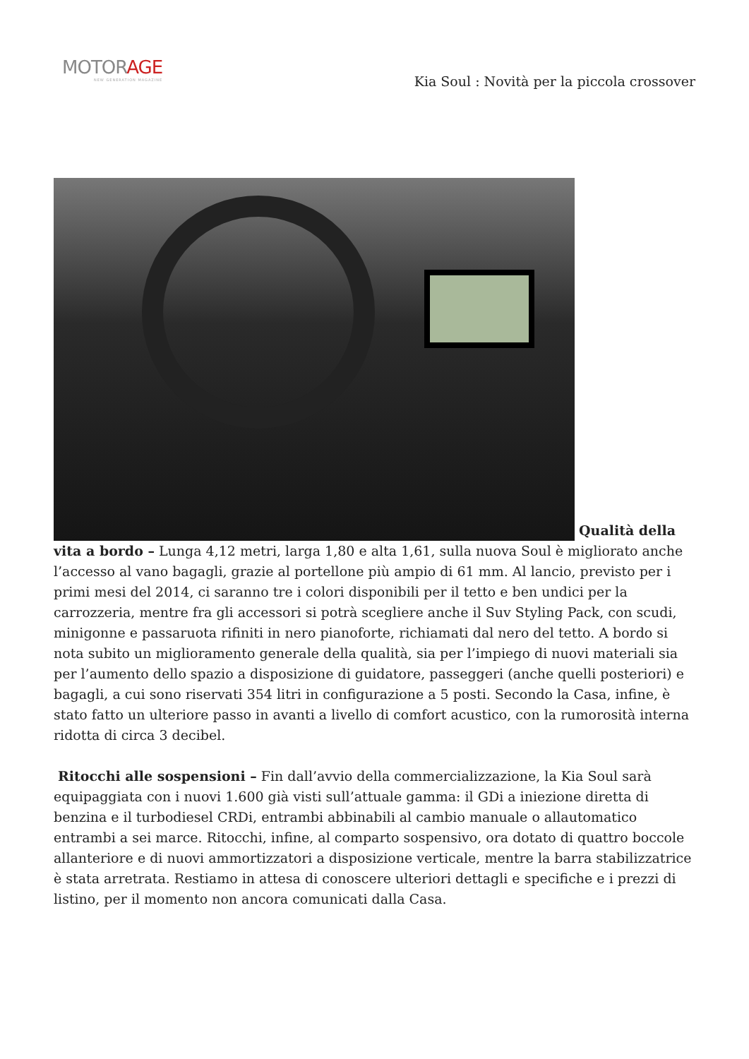MOTORAGE
NEW GENERATION MAGAZINE
Kia Soul : Novità per la piccola crossover
Qualità della vita a bordo – Lunga 4,12 metri, larga 1,80 e alta 1,61, sulla nuova Soul è migliorato anche l’accesso al vano bagagli, grazie al portellone più ampio di 61 mm. Al lancio, previsto per i primi mesi del 2014, ci saranno tre i colori disponibili per il tetto e ben undici per la carrozzeria, mentre fra gli accessori si potrà scegliere anche il Suv Styling Pack, con scudi, minigonne e passaruota rifiniti in nero pianoforte, richiamati dal nero del tetto. A bordo si nota subito un miglioramento generale della qualità, sia per l’impiego di nuovi materiali sia per l’aumento dello spazio a disposizione di guidatore, passeggeri (anche quelli posteriori) e bagagli, a cui sono riservati 354 litri in configurazione a 5 posti. Secondo la Casa, infine, è stato fatto un ulteriore passo in avanti a livello di comfort acustico, con la rumorosità interna ridotta di circa 3 decibel.
Ritocchi alle sospensioni – Fin dall’avvio della commercializzazione, la Kia Soul sarà equipaggiata con i nuovi 1.600 già visti sull’attuale gamma: il GDi a iniezione diretta di benzina e il turbodiesel CRDi, entrambi abbinabili al cambio manuale o allautomatico entrambi a sei marce. Ritocchi, infine, al comparto sospensivo, ora dotato di quattro boccole allanteriore e di nuovi ammortizzatori a disposizione verticale, mentre la barra stabilizzatrice è stata arretrata. Restiamo in attesa di conoscere ulteriori dettagli e specifiche e i prezzi di listino, per il momento non ancora comunicati dalla Casa.